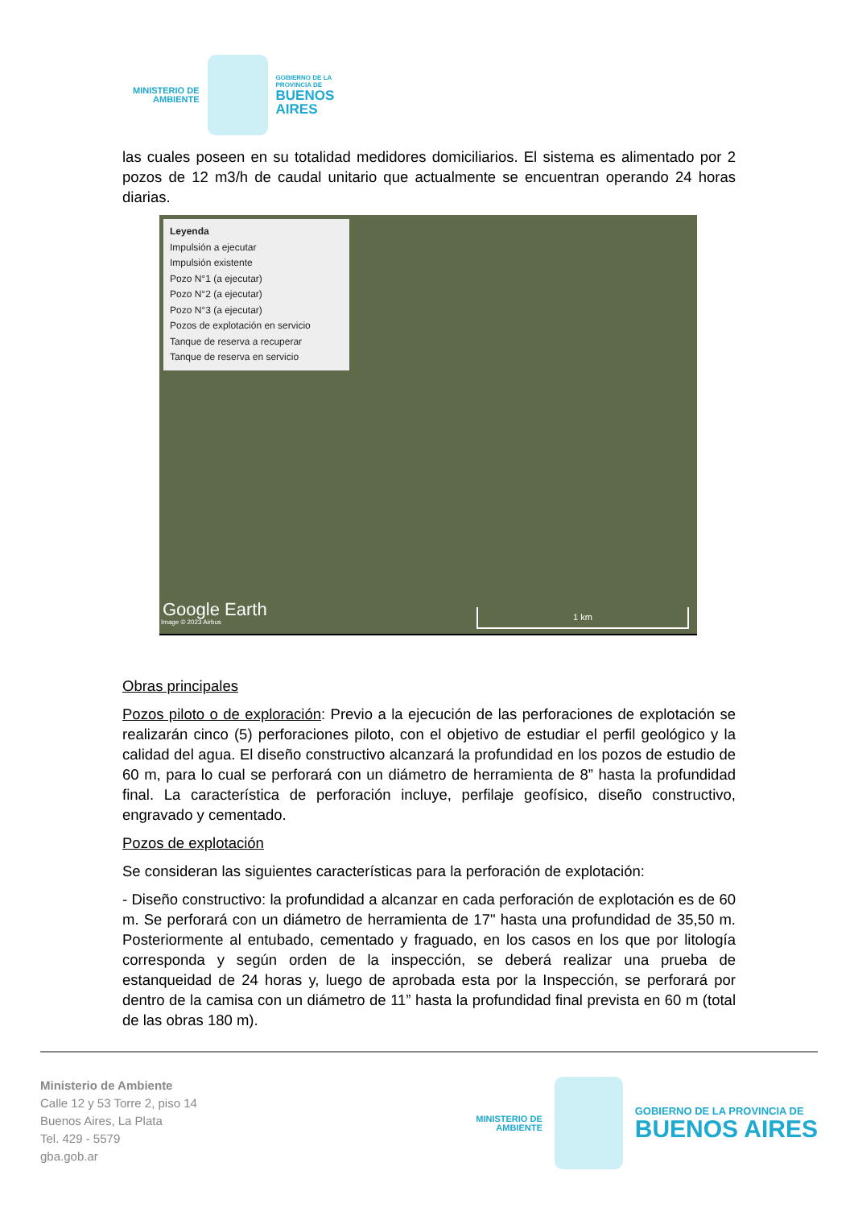MINISTERIO DE
AMBIENTE
GOBIERNO DE LA
PROVINCIA DE
BUENOS
AIRES
las cuales poseen en su totalidad medidores domiciliarios. El sistema es alimentado por 2 pozos de 12 m3/h de caudal unitario que actualmente se encuentran operando 24 horas diarias.
Leyenda
Impulsión a ejecutar
Impulsión existente
Pozo N°1 (a ejecutar)
Pozo N°2 (a ejecutar)
Pozo N°3 (a ejecutar)
Pozos de explotación en servicio
Tanque de reserva a recuperar
Tanque de reserva en servicio
Google Earth
Image © 2023 Airbus 1 km
Obras principales
Pozos piloto o de exploración: Previo a la ejecución de las perforaciones de explotación se realizarán cinco (5) perforaciones piloto, con el objetivo de estudiar el perfil geológico y la calidad del agua. El diseño constructivo alcanzará la profundidad en los pozos de estudio de 60 m, para lo cual se perforará con un diámetro de herramienta de 8” hasta la profundidad final. La característica de perforación incluye, perfilaje geofísico, diseño constructivo, engravado y cementado.
Pozos de explotación
Se consideran las siguientes características para la perforación de explotación:
- Diseño constructivo: la profundidad a alcanzar en cada perforación de explotación es de 60 m. Se perforará con un diámetro de herramienta de 17" hasta una profundidad de 35,50 m. Posteriormente al entubado, cementado y fraguado, en los casos en los que por litología corresponda y según orden de la inspección, se deberá realizar una prueba de estanqueidad de 24 horas y, luego de aprobada esta por la Inspección, se perforará por dentro de la camisa con un diámetro de 11” hasta la profundidad final prevista en 60 m (total de las obras 180 m).
Ministerio de Ambiente
Calle 12 y 53 Torre 2, piso 14
Buenos Aires, La Plata
Tel. 429 - 5579
gba.gob.ar
MINISTERIO DE
AMBIENTE
GOBIERNO DE LA PROVINCIA DE
BUENOS AIRES